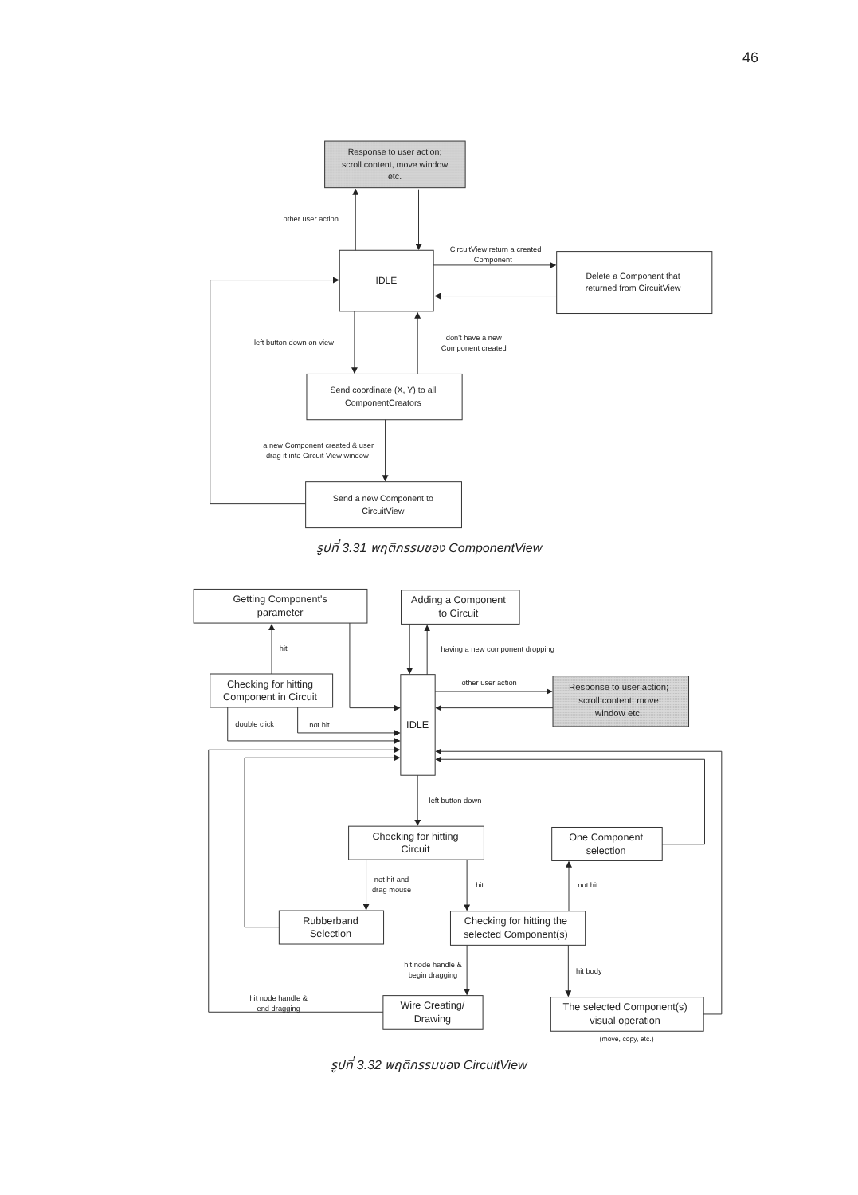46
Response to user action;
scroll content, move window
etc.
IDLE
Delete a Component that
returned from CircuitView
Send coordinate (X, Y) to all
ComponentCreators
Send a new Component to
CircuitView
other user action
CircuitView return a created
Component
left button down on view
don't have a new
Component created
a new Component created & user
drag it into Circuit View window
รูปที่ 3.31 พฤติกรรมของ ComponentView
Getting Component's
parameter
Adding a Component
to Circuit
Checking for hitting
Component in Circuit
IDLE
Response to user action;
scroll content, move
window etc.
Checking for hitting
Circuit
One Component
selection
Rubberband
Selection
Checking for hitting the
selected Component(s)
Wire Creating/
Drawing
The selected Component(s)
visual operation
hit
having a new component dropping
other user action
double click
not hit
left button down
not hit and
drag mouse
hit
not hit
hit node handle &
begin dragging
hit body
hit node handle &
end dragging
(move, copy, etc.)
รูปที่ 3.32 พฤติกรรมของ CircuitView